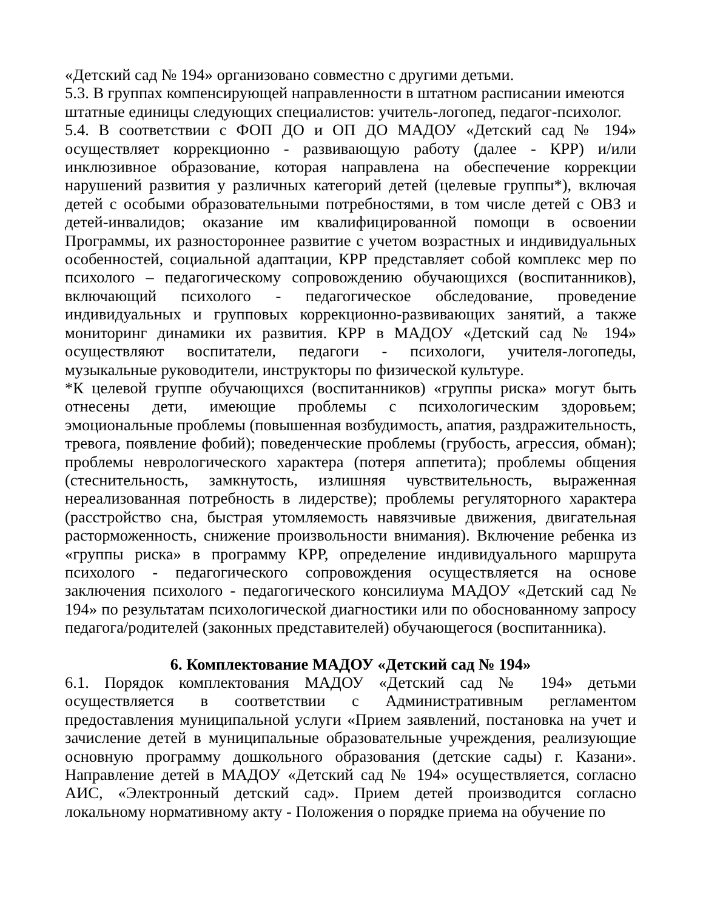«Детский сад № 194» организовано совместно с другими детьми.
5.3. В группах компенсирующей направленности в штатном расписании имеются штатные единицы следующих специалистов: учитель-логопед, педагог-психолог.
5.4. В соответствии с ФОП ДО и ОП ДО МАДОУ «Детский сад № 194» осуществляет коррекционно - развивающую работу (далее - КРР) и/или инклюзивное образование, которая направлена на обеспечение коррекции нарушений развития у различных категорий детей (целевые группы*), включая детей с особыми образовательными потребностями, в том числе детей с ОВЗ и детей-инвалидов; оказание им квалифицированной помощи в освоении Программы, их разностороннее развитие с учетом возрастных и индивидуальных особенностей, социальной адаптации, КРР представляет собой комплекс мер по психолого – педагогическому сопровождению обучающихся (воспитанников), включающий психолого - педагогическое обследование, проведение индивидуальных и групповых коррекционно-развивающих занятий, а также мониторинг динамики их развития. КРР в МАДОУ «Детский сад № 194» осуществляют воспитатели, педагоги - психологи, учителя-логопеды, музыкальные руководители, инструкторы по физической культуре.
*К целевой группе обучающихся (воспитанников) «группы риска» могут быть отнесены дети, имеющие проблемы с психологическим здоровьем; эмоциональные проблемы (повышенная возбудимость, апатия, раздражительность, тревога, появление фобий); поведенческие проблемы (грубость, агрессия, обман); проблемы неврологического характера (потеря аппетита); проблемы общения (стеснительность, замкнутость, излишняя чувствительность, выраженная нереализованная потребность в лидерстве); проблемы регуляторного характера (расстройство сна, быстрая утомляемость навязчивые движения, двигательная расторможенность, снижение произвольности внимания). Включение ребенка из «группы риска» в программу КРР, определение индивидуального маршрута психолого - педагогического сопровождения осуществляется на основе заключения психолого - педагогического консилиума МАДОУ «Детский сад № 194» по результатам психологической диагностики или по обоснованному запросу педагога/родителей (законных представителей) обучающегося (воспитанника).
6. Комплектование МАДОУ «Детский сад № 194»
6.1. Порядок комплектования МАДОУ «Детский сад № 194» детьми осуществляется в соответствии с Административным регламентом предоставления муниципальной услуги «Прием заявлений, постановка на учет и зачисление детей в муниципальные образовательные учреждения, реализующие основную программу дошкольного образования (детские сады) г. Казани». Направление детей в МАДОУ «Детский сад № 194» осуществляется, согласно АИС, «Электронный детский сад». Прием детей производится согласно локальному нормативному акту - Положения о порядке приема на обучение по